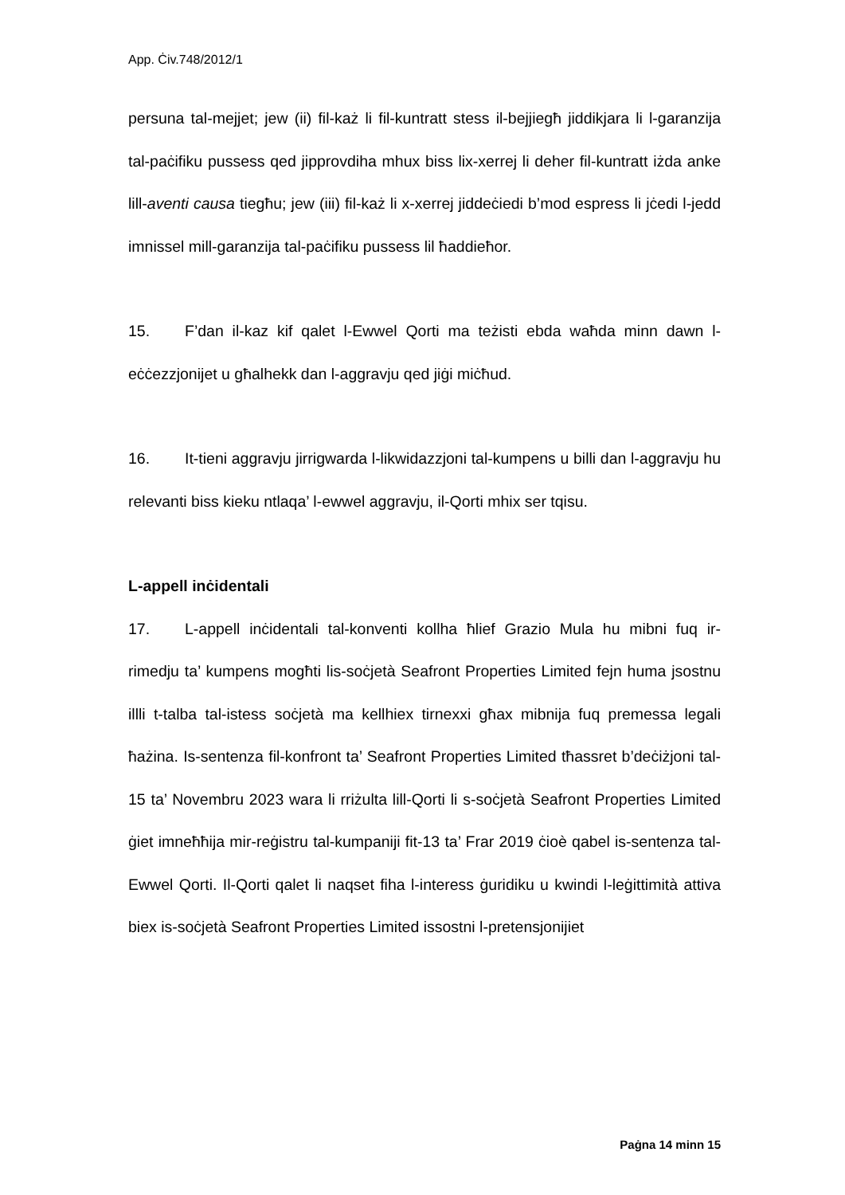App. Ċiv.748/2012/1
persuna tal-mejjet; jew (ii) fil-każ li fil-kuntratt stess il-bejjiegħ jiddikjara li l-garanzija tal-paċifiku pussess qed jipprovdiha mhux biss lix-xerrej li deher fil-kuntratt iżda anke lill-aventi causa tiegħu; jew (iii) fil-każ li x-xerrej jiddeċiedi b’mod espress li jċedi l-jedd imnissel mill-garanzija tal-paċifiku pussess lil ħaddieħor.
15. F’dan il-kaz kif qalet l-Ewwel Qorti ma teżisti ebda waħda minn dawn l-eċċezzjonijet u għalhekk dan l-aggravju qed jiġi miċħud.
16. It-tieni aggravju jirrigwarda l-likwidazzjoni tal-kumpens u billi dan l-aggravju hu relevanti biss kieku ntlaqa’ l-ewwel aggravju, il-Qorti mhix ser tqisu.
L-appell inċidentali
17. L-appell inċidentali tal-konventi kollha ħlief Grazio Mula hu mibni fuq ir-rimedju ta’ kumpens mogħti lis-soċjetà Seafront Properties Limited fejn huma jsostnu illli t-talba tal-istess soċjetà ma kellhiex tirnexxi għax mibnija fuq premessa legali ħażina. Is-sentenza fil-konfront ta’ Seafront Properties Limited tħassret b’deċiżjoni tal-15 ta’ Novembru 2023 wara li rriżulta lill-Qorti li s-soċjetà Seafront Properties Limited ġiet imneħħija mir-reġistru tal-kumpaniji fit-13 ta’ Frar 2019 ċioè qabel is-sentenza tal-Ewwel Qorti. Il-Qorti qalet li naqset fiha l-interess ġuridiku u kwindi l-leġittimità attiva biex is-soċjetà Seafront Properties Limited issostni l-pretensjonijiet
Paġna 14 minn 15